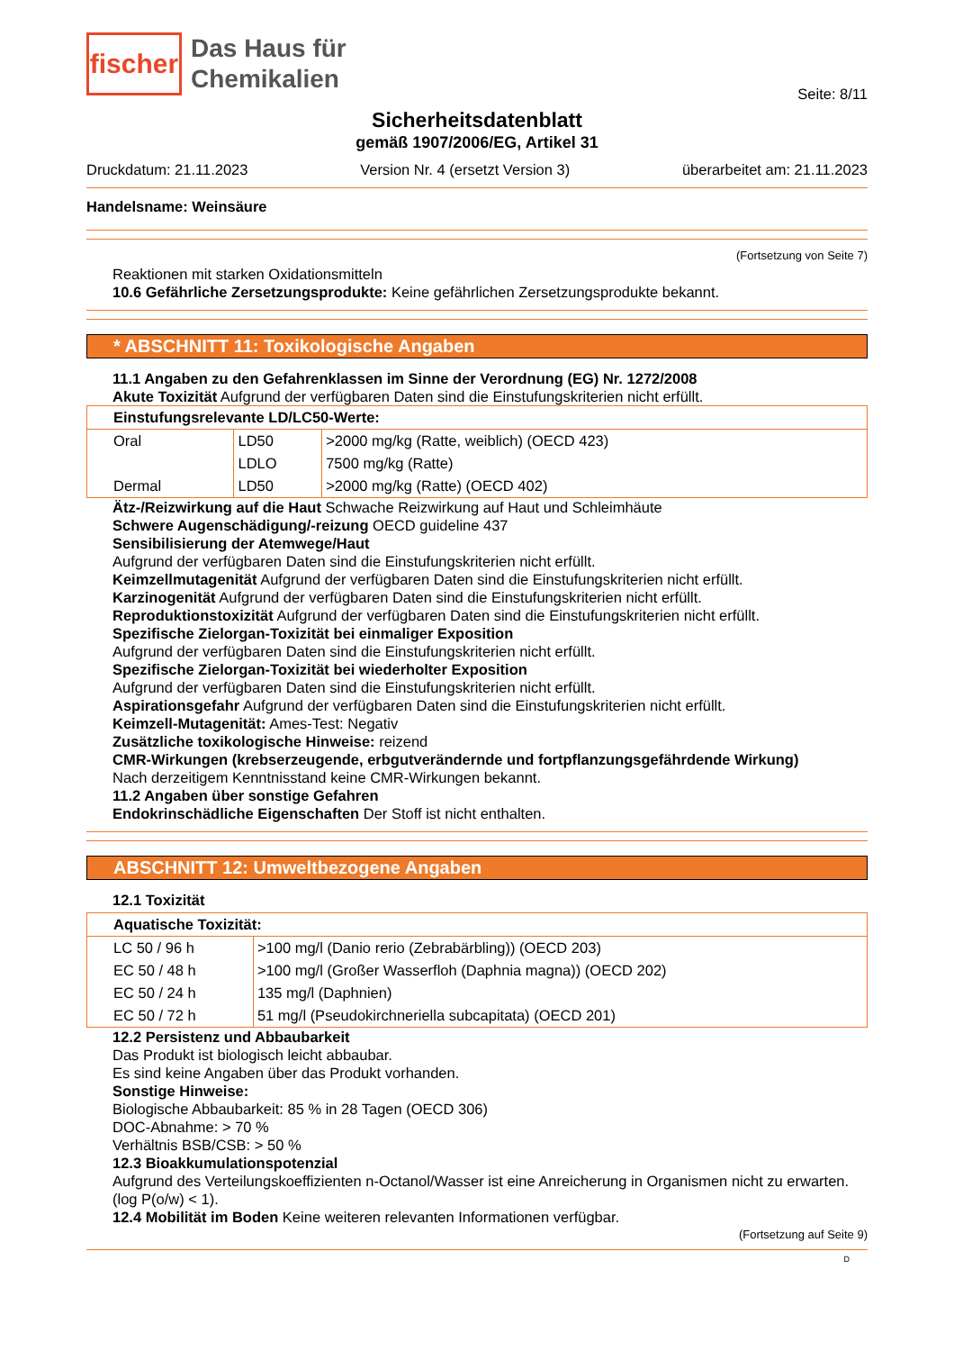fischer
Das Haus für
Chemikalien
Seite: 8/11
Sicherheitsdatenblatt
gemäß 1907/2006/EG, Artikel 31
Druckdatum: 21.11.2023 Version Nr. 4 (ersetzt Version 3) überarbeitet am: 21.11.2023
Handelsname: Weinsäure
(Fortsetzung von Seite 7)
Reaktionen mit starken Oxidationsmitteln
10.6 Gefährliche Zersetzungsprodukte: Keine gefährlichen Zersetzungsprodukte bekannt.
* ABSCHNITT 11: Toxikologische Angaben
11.1 Angaben zu den Gefahrenklassen im Sinne der Verordnung (EG) Nr. 1272/2008
Akute Toxizität Aufgrund der verfügbaren Daten sind die Einstufungskriterien nicht erfüllt.
| Einstufungsrelevante LD/LC50-Werte: | | |
| Oral | LD50 | >2000 mg/kg (Ratte, weiblich) (OECD 423) |
| | LDLO | 7500 mg/kg (Ratte) |
| Dermal | LD50 | >2000 mg/kg (Ratte) (OECD 402) |
Ätz-/Reizwirkung auf die Haut Schwache Reizwirkung auf Haut und Schleimhäute
Schwere Augenschädigung/-reizung OECD guideline 437
Sensibilisierung der Atemwege/Haut
Aufgrund der verfügbaren Daten sind die Einstufungskriterien nicht erfüllt.
Keimzellmutagenität Aufgrund der verfügbaren Daten sind die Einstufungskriterien nicht erfüllt.
Karzinogenität Aufgrund der verfügbaren Daten sind die Einstufungskriterien nicht erfüllt.
Reproduktionstoxizität Aufgrund der verfügbaren Daten sind die Einstufungskriterien nicht erfüllt.
Spezifische Zielorgan-Toxizität bei einmaliger Exposition
Aufgrund der verfügbaren Daten sind die Einstufungskriterien nicht erfüllt.
Spezifische Zielorgan-Toxizität bei wiederholter Exposition
Aufgrund der verfügbaren Daten sind die Einstufungskriterien nicht erfüllt.
Aspirationsgefahr Aufgrund der verfügbaren Daten sind die Einstufungskriterien nicht erfüllt.
Keimzell-Mutagenität: Ames-Test: Negativ
Zusätzliche toxikologische Hinweise: reizend
CMR-Wirkungen (krebserzeugende, erbgutverändernde und fortpflanzungsgefährdende Wirkung)
Nach derzeitigem Kenntnisstand keine CMR-Wirkungen bekannt.
11.2 Angaben über sonstige Gefahren
Endokrinschädliche Eigenschaften Der Stoff ist nicht enthalten.
ABSCHNITT 12: Umweltbezogene Angaben
12.1 Toxizität
| Aquatische Toxizität: | |
| LC 50 / 96 h | >100 mg/l (Danio rerio (Zebrabärbling)) (OECD 203) |
| EC 50 / 48 h | >100 mg/l (Großer Wasserfloh (Daphnia magna)) (OECD 202) |
| EC 50 / 24 h | 135 mg/l (Daphnien) |
| EC 50 / 72 h | 51 mg/l (Pseudokirchneriella subcapitata) (OECD 201) |
12.2 Persistenz und Abbaubarkeit
Das Produkt ist biologisch leicht abbaubar.
Es sind keine Angaben über das Produkt vorhanden.
Sonstige Hinweise:
Biologische Abbaubarkeit: 85 % in 28 Tagen (OECD 306)
DOC-Abnahme: > 70 %
Verhältnis BSB/CSB: > 50 %
12.3 Bioakkumulationspotenzial
Aufgrund des Verteilungskoeffizienten n-Octanol/Wasser ist eine Anreicherung in Organismen nicht zu erwarten. (log P(o/w) < 1).
12.4 Mobilität im Boden Keine weiteren relevanten Informationen verfügbar.
(Fortsetzung auf Seite 9)
D